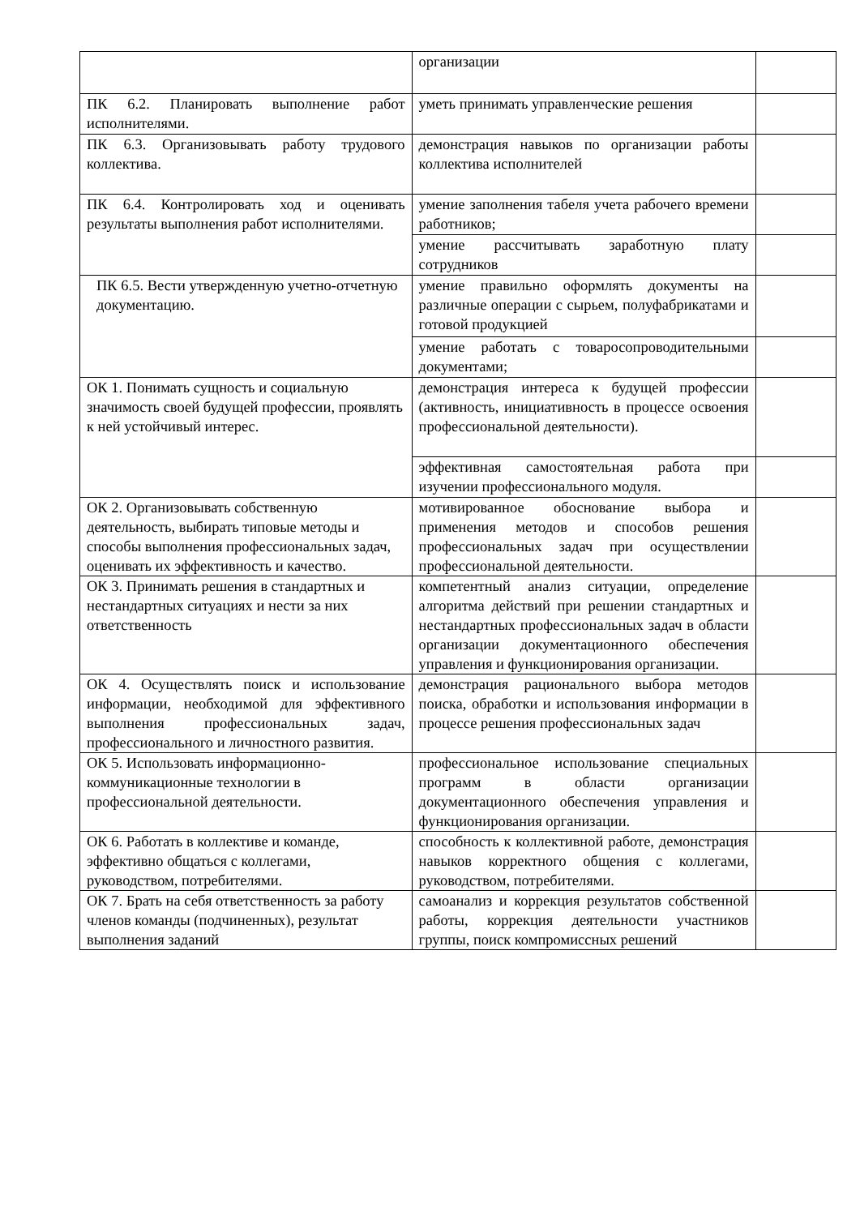| | организации | |
| ПК 6.2. Планировать выполнение работ исполнителями. | уметь принимать управленческие решения | |
| ПК 6.3. Организовывать работу трудового коллектива. | демонстрация навыков по организации работы коллектива исполнителей | |
| ПК 6.4. Контролировать ход и оценивать результаты выполнения работ исполнителями. | умение заполнения табеля учета рабочего времени работников; | |
| | умение рассчитывать заработную плату сотрудников | |
| ПК 6.5. Вести утвержденную учетно-отчетную документацию. | умение правильно оформлять документы на различные операции с сырьем, полуфабрикатами и готовой продукцией | |
| | умение работать с товаросопроводительными документами; | |
| ОК 1. Понимать сущность и социальную значимость своей будущей профессии, проявлять к ней устойчивый интерес. | демонстрация интереса к будущей профессии (активность, инициативность в процессе освоения профессиональной деятельности). | |
| | эффективная самостоятельная работа при изучении профессионального модуля. | |
| ОК 2. Организовывать собственную деятельность, выбирать типовые методы и способы выполнения профессиональных задач, оценивать их эффективность и качество. | мотивированное обоснование выбора и применения методов и способов решения профессиональных задач при осуществлении профессиональной деятельности. | |
| ОК 3. Принимать решения в стандартных и нестандартных ситуациях и нести за них ответственность | компетентный анализ ситуации, определение алгоритма действий при решении стандартных и нестандартных профессиональных задач в области организации документационного обеспечения управления и функционирования организации. | |
| ОК 4. Осуществлять поиск и использование информации, необходимой для эффективного выполнения профессиональных задач, профессионального и личностного развития. | демонстрация рационального выбора методов поиска, обработки и использования информации в процессе решения профессиональных задач | |
| ОК 5. Использовать информационно-коммуникационные технологии в профессиональной деятельности. | профессиональное использование специальных программ в области организации документационного обеспечения управления и функционирования организации. | |
| ОК 6. Работать в коллективе и команде, эффективно общаться с коллегами, руководством, потребителями. | способность к коллективной работе, демонстрация навыков корректного общения с коллегами, руководством, потребителями. | |
| ОК 7. Брать на себя ответственность за работу членов команды (подчиненных), результат выполнения заданий | самоанализ и коррекция результатов собственной работы, коррекция деятельности участников группы, поиск компромиссных решений | |